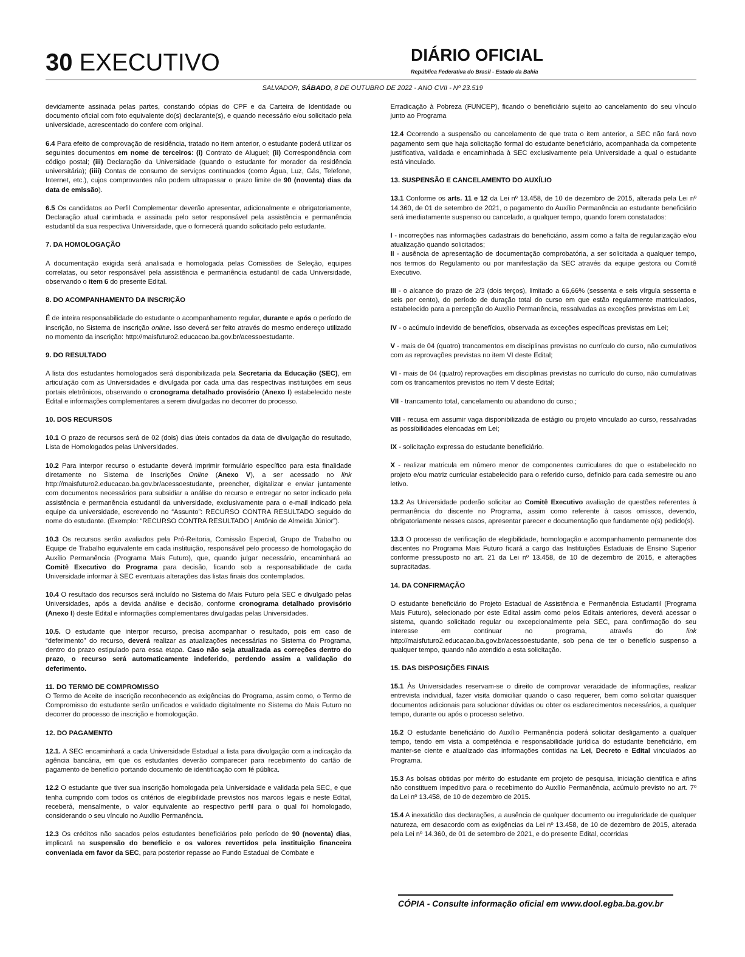30 EXECUTIVO
DIÁRIO OFICIAL
República Federativa do Brasil - Estado da Bahia
SALVADOR, SÁBADO, 8 DE OUTUBRO DE 2022 - ANO CVII - Nº 23.519
devidamente assinada pelas partes, constando cópias do CPF e da Carteira de Identidade ou documento oficial com foto equivalente do(s) declarante(s), e quando necessário e/ou solicitado pela universidade, acrescentado do confere com original.
6.4 Para efeito de comprovação de residência, tratado no item anterior, o estudante poderá utilizar os seguintes documentos em nome de terceiros: (i) Contrato de Aluguel; (ii) Correspondência com código postal; (iii) Declaração da Universidade (quando o estudante for morador da residência universitária); (iiii) Contas de consumo de serviços continuados (como Água, Luz, Gás, Telefone, Internet, etc.), cujos comprovantes não podem ultrapassar o prazo limite de 90 (noventa) dias da data de emissão).
6.5 Os candidatos ao Perfil Complementar deverão apresentar, adicionalmente e obrigatoriamente, Declaração atual carimbada e assinada pelo setor responsável pela assistência e permanência estudantil da sua respectiva Universidade, que o fornecerá quando solicitado pelo estudante.
7. DA HOMOLOGAÇÃO
A documentação exigida será analisada e homologada pelas Comissões de Seleção, equipes correlatas, ou setor responsável pela assistência e permanência estudantil de cada Universidade, observando o item 6 do presente Edital.
8. DO ACOMPANHAMENTO DA INSCRIÇÃO
É de inteira responsabilidade do estudante o acompanhamento regular, durante e após o período de inscrição, no Sistema de inscrição online. Isso deverá ser feito através do mesmo endereço utilizado no momento da inscrição: http://maisfuturo2.educacao.ba.gov.br/acessoestudante.
9. DO RESULTADO
A lista dos estudantes homologados será disponibilizada pela Secretaria da Educação (SEC), em articulação com as Universidades e divulgada por cada uma das respectivas instituições em seus portais eletrônicos, observando o cronograma detalhado provisório (Anexo I) estabelecido neste Edital e informações complementares a serem divulgadas no decorrer do processo.
10. DOS RECURSOS
10.1 O prazo de recursos será de 02 (dois) dias úteis contados da data de divulgação do resultado, Lista de Homologados pelas Universidades.
10.2 Para interpor recurso o estudante deverá imprimir formulário específico para esta finalidade diretamente no Sistema de Inscrições Online (Anexo V), a ser acessado no link http://maisfuturo2.educacao.ba.gov.br/acessoestudante, preencher, digitalizar e enviar juntamente com documentos necessários para subsidiar a análise do recurso e entregar no setor indicado pela assistência e permanência estudantil da universidade, exclusivamente para o e-mail indicado pela equipe da universidade, escrevendo no “Assunto”: RECURSO CONTRA RESULTADO seguido do nome do estudante. (Exemplo: “RECURSO CONTRA RESULTADO | Antônio de Almeida Júnior”).
10.3 Os recursos serão avaliados pela Pró-Reitoria, Comissão Especial, Grupo de Trabalho ou Equipe de Trabalho equivalente em cada instituição, responsável pelo processo de homologação do Auxílio Permanência (Programa Mais Futuro), que, quando julgar necessário, encaminhará ao Comitê Executivo do Programa para decisão, ficando sob a responsabilidade de cada Universidade informar à SEC eventuais alterações das listas finais dos contemplados.
10.4 O resultado dos recursos será incluído no Sistema do Mais Futuro pela SEC e divulgado pelas Universidades, após a devida análise e decisão, conforme cronograma detalhado provisório (Anexo I) deste Edital e informações complementares divulgadas pelas Universidades.
10.5. O estudante que interpor recurso, precisa acompanhar o resultado, pois em caso de “deferimento” do recurso, deverá realizar as atualizações necessárias no Sistema do Programa, dentro do prazo estipulado para essa etapa. Caso não seja atualizada as correções dentro do prazo, o recurso será automaticamente indeferido, perdendo assim a validação do deferimento.
11. DO TERMO DE COMPROMISSO
O Termo de Aceite de inscrição reconhecendo as exigências do Programa, assim como, o Termo de Compromisso do estudante serão unificados e validado digitalmente no Sistema do Mais Futuro no decorrer do processo de inscrição e homologação.
12. DO PAGAMENTO
12.1. A SEC encaminhará a cada Universidade Estadual a lista para divulgação com a indicação da agência bancária, em que os estudantes deverão comparecer para recebimento do cartão de pagamento de benefício portando documento de identificação com fé pública.
12.2 O estudante que tiver sua inscrição homologada pela Universidade e validada pela SEC, e que tenha cumprido com todos os critérios de elegibilidade previstos nos marcos legais e neste Edital, receberá, mensalmente, o valor equivalente ao respectivo perfil para o qual foi homologado, considerando o seu vínculo no Auxílio Permanência.
12.3 Os créditos não sacados pelos estudantes beneficiários pelo período de 90 (noventa) dias, implicará na suspensão do benefício e os valores revertidos pela instituição financeira conveniada em favor da SEC, para posterior repasse ao Fundo Estadual de Combate e
Erradicação à Pobreza (FUNCEP), ficando o beneficiário sujeito ao cancelamento do seu vínculo junto ao Programa
12.4 Ocorrendo a suspensão ou cancelamento de que trata o item anterior, a SEC não fará novo pagamento sem que haja solicitação formal do estudante beneficiário, acompanhada da competente justificativa, validada e encaminhada à SEC exclusivamente pela Universidade a qual o estudante está vinculado.
13. SUSPENSÃO E CANCELAMENTO DO AUXÍLIO
13.1 Conforme os arts. 11 e 12 da Lei nº 13.458, de 10 de dezembro de 2015, alterada pela Lei nº 14.360, de 01 de setembro de 2021, o pagamento do Auxílio Permanência ao estudante beneficiário será imediatamente suspenso ou cancelado, a qualquer tempo, quando forem constatados:
I - incorreções nas informações cadastrais do beneficiário, assim como a falta de regularização e/ou atualização quando solicitados;
II - ausência de apresentação de documentação comprobatória, a ser solicitada a qualquer tempo, nos termos do Regulamento ou por manifestação da SEC através da equipe gestora ou Comitê Executivo.
III - o alcance do prazo de 2/3 (dois terços), limitado a 66,66% (sessenta e seis vírgula sessenta e seis por cento), do período de duração total do curso em que estão regularmente matriculados, estabelecido para a percepção do Auxílio Permanência, ressalvadas as exceções previstas em Lei;
IV - o acúmulo indevido de benefícios, observada as exceções específicas previstas em Lei;
V - mais de 04 (quatro) trancamentos em disciplinas previstas no currículo do curso, não cumulativos com as reprovações previstas no item VI deste Edital;
VI - mais de 04 (quatro) reprovações em disciplinas previstas no currículo do curso, não cumulativas com os trancamentos previstos no item V deste Edital;
VII - trancamento total, cancelamento ou abandono do curso.;
VIII - recusa em assumir vaga disponibilizada de estágio ou projeto vinculado ao curso, ressalvadas as possibilidades elencadas em Lei;
IX - solicitação expressa do estudante beneficiário.
X - realizar matricula em número menor de componentes curriculares do que o estabelecido no projeto e/ou matriz curricular estabelecido para o referido curso, definido para cada semestre ou ano letivo.
13.2 As Universidade poderão solicitar ao Comitê Executivo avaliação de questões referentes à permanência do discente no Programa, assim como referente à casos omissos, devendo, obrigatoriamente nesses casos, apresentar parecer e documentação que fundamente o(s) pedido(s).
13.3 O processo de verificação de elegibilidade, homologação e acompanhamento permanente dos discentes no Programa Mais Futuro ficará a cargo das Instituições Estaduais de Ensino Superior conforme pressuposto no art. 21 da Lei nº 13.458, de 10 de dezembro de 2015, e alterações supracitadas.
14. DA CONFIRMAÇÃO
O estudante beneficiário do Projeto Estadual de Assistência e Permanência Estudantil (Programa Mais Futuro), selecionado por este Edital assim como pelos Editais anteriores, deverá acessar o sistema, quando solicitado regular ou excepcionalmente pela SEC, para confirmação do seu interesse em continuar no programa, através do link http://maisfuturo2.educacao.ba.gov.br/acessoestudante, sob pena de ter o benefício suspenso a qualquer tempo, quando não atendido a esta solicitação.
15. DAS DISPOSIÇÕES FINAIS
15.1 Às Universidades reservam-se o direito de comprovar veracidade de informações, realizar entrevista individual, fazer visita domiciliar quando o caso requerer, bem como solicitar quaisquer documentos adicionais para solucionar dúvidas ou obter os esclarecimentos necessários, a qualquer tempo, durante ou após o processo seletivo.
15.2 O estudante beneficiário do Auxílio Permanência poderá solicitar desligamento a qualquer tempo, tendo em vista a competência e responsabilidade jurídica do estudante beneficiário, em manter-se ciente e atualizado das informações contidas na Lei, Decreto e Edital vinculados ao Programa.
15.3 As bolsas obtidas por mérito do estudante em projeto de pesquisa, iniciação cientifica e afins não constituem impeditivo para o recebimento do Auxílio Permanência, acúmulo previsto no art. 7º da Lei nº 13.458, de 10 de dezembro de 2015.
15.4 A inexatidão das declarações, a ausência de qualquer documento ou irregularidade de qualquer natureza, em desacordo com as exigências da Lei nº 13.458, de 10 de dezembro de 2015, alterada pela Lei nº 14.360, de 01 de setembro de 2021, e do presente Edital, ocorridas
CÓPIA - Consulte informação oficial em www.dool.egba.ba.gov.br